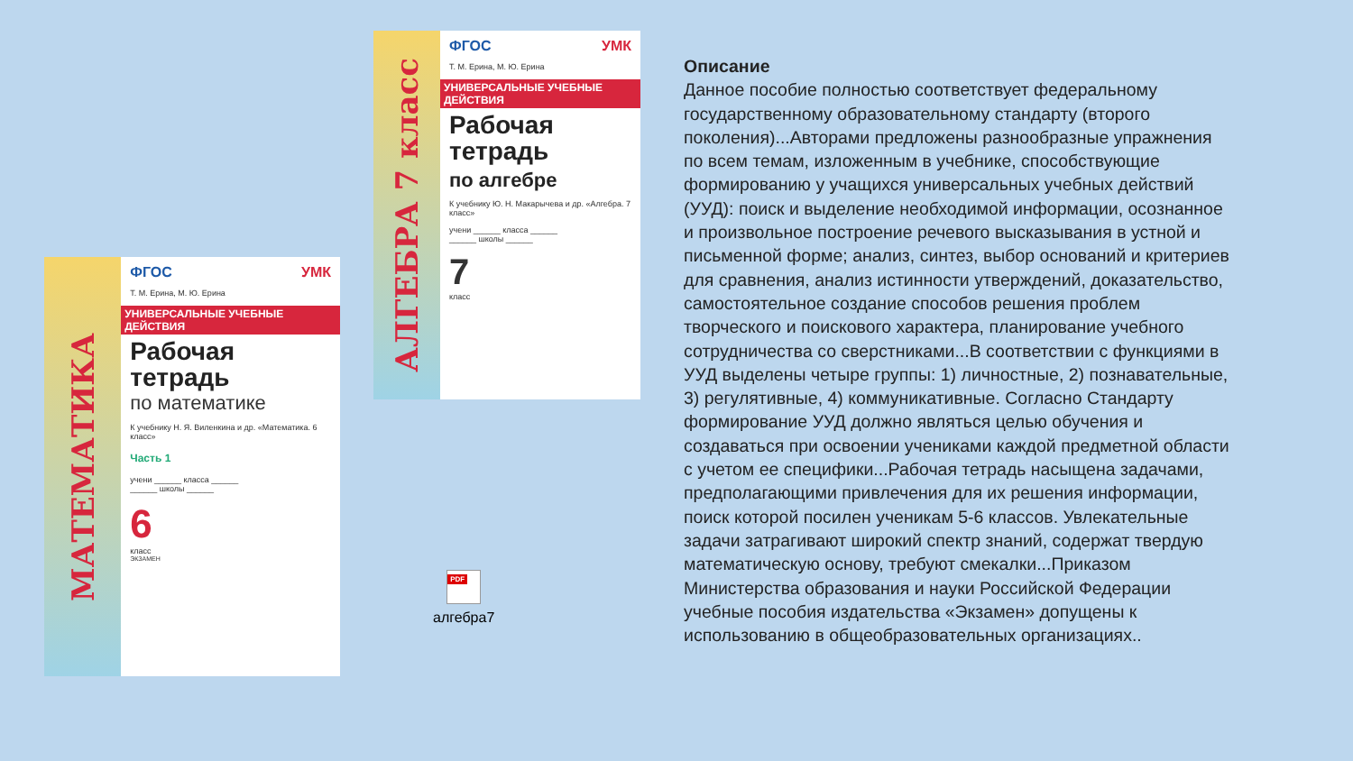МАТЕМАТИКА
ФГОС УМК
Т. М. Ерина, М. Ю. Ерина
УНИВЕРСАЛЬНЫЕ УЧЕБНЫЕ ДЕЙСТВИЯ
Рабочая
тетрадь
по математике
К учебнику Н. Я. Виленкина и др. «Математика. 6 класс»
Часть 1
учени ______ класса ______
______ школы ______
6
класс
ЭКЗАМЕН
АЛГЕБРА 7 класс
ФГОС УМК
Т. М. Ерина, М. Ю. Ерина
УНИВЕРСАЛЬНЫЕ УЧЕБНЫЕ ДЕЙСТВИЯ
Рабочая
тетрадь
по алгебре
К учебнику Ю. Н. Макарычева и др. «Алгебра. 7 класс»
учени ______ класса ______
______ школы ______
7
класс
PDF
алгебра7
Описание
Данное пособие полностью соответствует федеральному государственному образовательному стандарту (второго поколения)...Авторами предложены разнообразные упражнения по всем темам, изложенным в учебнике, способствующие формированию у учащихся универсальных учебных действий (УУД): поиск и выделение необходимой информации, осознанное и произвольное построение речевого высказывания в устной и письменной форме; анализ, синтез, выбор оснований и критериев для сравнения, анализ истинности утверждений, доказательство, самостоятельное создание способов решения проблем творческого и поискового характера, планирование учебного сотрудничества со сверстниками...В соответствии с функциями в УУД выделены четыре группы: 1) личностные, 2) познавательные, 3) регулятивные, 4) коммуникативные. Согласно Стандарту формирование УУД должно являться целью обучения и создаваться при освоении учениками каждой предметной области с учетом ее специфики...Рабочая тетрадь насыщена задачами, предполагающими привлечения для их решения информации, поиск которой посилен ученикам 5-6 классов. Увлекательные задачи затрагивают широкий спектр знаний, содержат твердую математическую основу, требуют смекалки...Приказом Министерства образования и науки Российской Федерации учебные пособия издательства «Экзамен» допущены к использованию в общеобразовательных организациях..